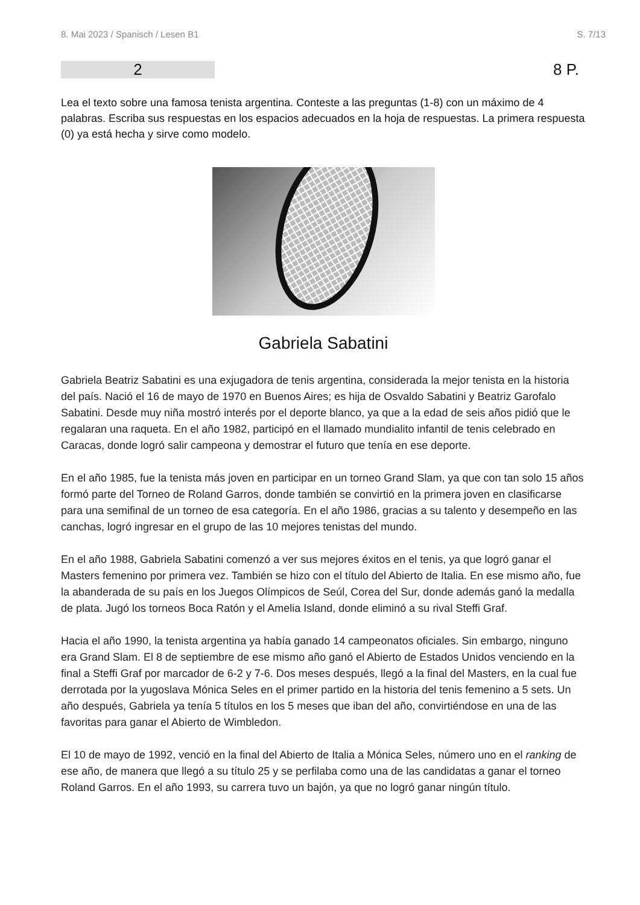8. Mai 2023 / Spanisch / Lesen B1 S. 7/13
2
8 P.
Lea el texto sobre una famosa tenista argentina. Conteste a las preguntas (1-8) con un máximo de 4 palabras. Escriba sus respuestas en los espacios adecuados en la hoja de respuestas. La primera respuesta (0) ya está hecha y sirve como modelo.
Gabriela Sabatini
Gabriela Beatriz Sabatini es una exjugadora de tenis argentina, considerada la mejor tenista en la historia del país. Nació el 16 de mayo de 1970 en Buenos Aires; es hija de Osvaldo Sabatini y Beatriz Garofalo Sabatini. Desde muy niña mostró interés por el deporte blanco, ya que a la edad de seis años pidió que le regalaran una raqueta. En el año 1982, participó en el llamado mundialito infantil de tenis celebrado en Caracas, donde logró salir campeona y demostrar el futuro que tenía en ese deporte.
En el año 1985, fue la tenista más joven en participar en un torneo Grand Slam, ya que con tan solo 15 años formó parte del Torneo de Roland Garros, donde también se convirtió en la primera joven en clasificarse para una semifinal de un torneo de esa categoría. En el año 1986, gracias a su talento y desempeño en las canchas, logró ingresar en el grupo de las 10 mejores tenistas del mundo.
En el año 1988, Gabriela Sabatini comenzó a ver sus mejores éxitos en el tenis, ya que logró ganar el Masters femenino por primera vez. También se hizo con el título del Abierto de Italia. En ese mismo año, fue la abanderada de su país en los Juegos Olímpicos de Seúl, Corea del Sur, donde además ganó la medalla de plata. Jugó los torneos Boca Ratón y el Amelia Island, donde eliminó a su rival Steffi Graf.
Hacia el año 1990, la tenista argentina ya había ganado 14 campeonatos oficiales. Sin embargo, ninguno era Grand Slam. El 8 de septiembre de ese mismo año ganó el Abierto de Estados Unidos venciendo en la final a Steffi Graf por marcador de 6-2 y 7-6. Dos meses después, llegó a la final del Masters, en la cual fue derrotada por la yugoslava Mónica Seles en el primer partido en la historia del tenis femenino a 5 sets. Un año después, Gabriela ya tenía 5 títulos en los 5 meses que iban del año, convirtiéndose en una de las favoritas para ganar el Abierto de Wimbledon.
El 10 de mayo de 1992, venció en la final del Abierto de Italia a Mónica Seles, número uno en el ranking de ese año, de manera que llegó a su título 25 y se perfilaba como una de las candidatas a ganar el torneo Roland Garros. En el año 1993, su carrera tuvo un bajón, ya que no logró ganar ningún título.